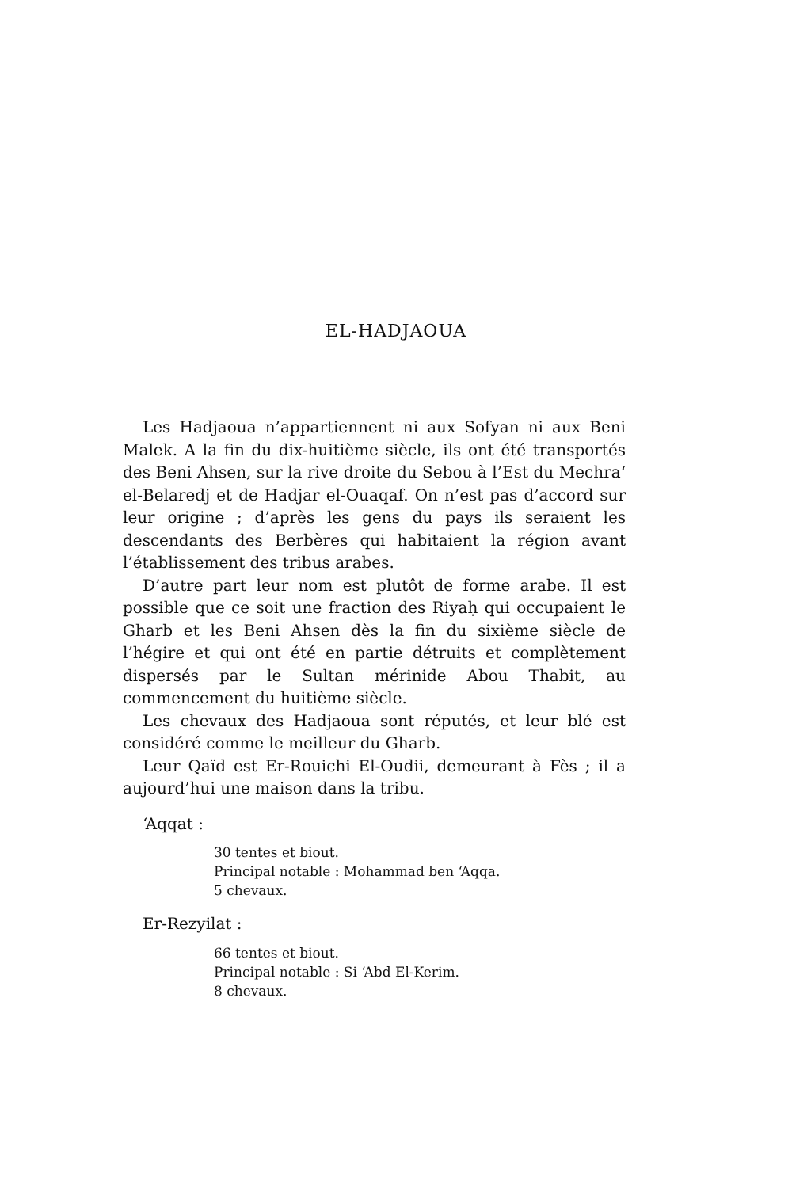EL-HADJAOUA
Les Hadjaoua n’appartiennent ni aux Sofyan ni aux Beni Malek. A la fin du dix-huitième siècle, ils ont été transportés des Beni Ahsen, sur la rive droite du Sebou à l’Est du Mechra‘ el-Belaredj et de Hadjar el-Ouaqaf. On n’est pas d’accord sur leur origine ; d’après les gens du pays ils seraient les descendants des Berbères qui habitaient la région avant l’établissement des tribus arabes.
D’autre part leur nom est plutôt de forme arabe. Il est possible que ce soit une fraction des Riyaḥ qui occupaient le Gharb et les Beni Ahsen dès la fin du sixième siècle de l’hégire et qui ont été en partie détruits et complètement dispersés par le Sultan mérinide Abou Thabit, au commencement du huitième siècle.
Les chevaux des Hadjaoua sont réputés, et leur blé est considéré comme le meilleur du Gharb.
Leur Qaïd est Er-Rouichi El-Oudii, demeurant à Fès ; il a aujourd’hui une maison dans la tribu.
‘Aqqat :
30 tentes et biout.
Principal notable : Mohammad ben ‘Aqqa.
5 chevaux.
Er-Rezyilat :
66 tentes et biout.
Principal notable : Si ‘Abd El-Kerim.
8 chevaux.